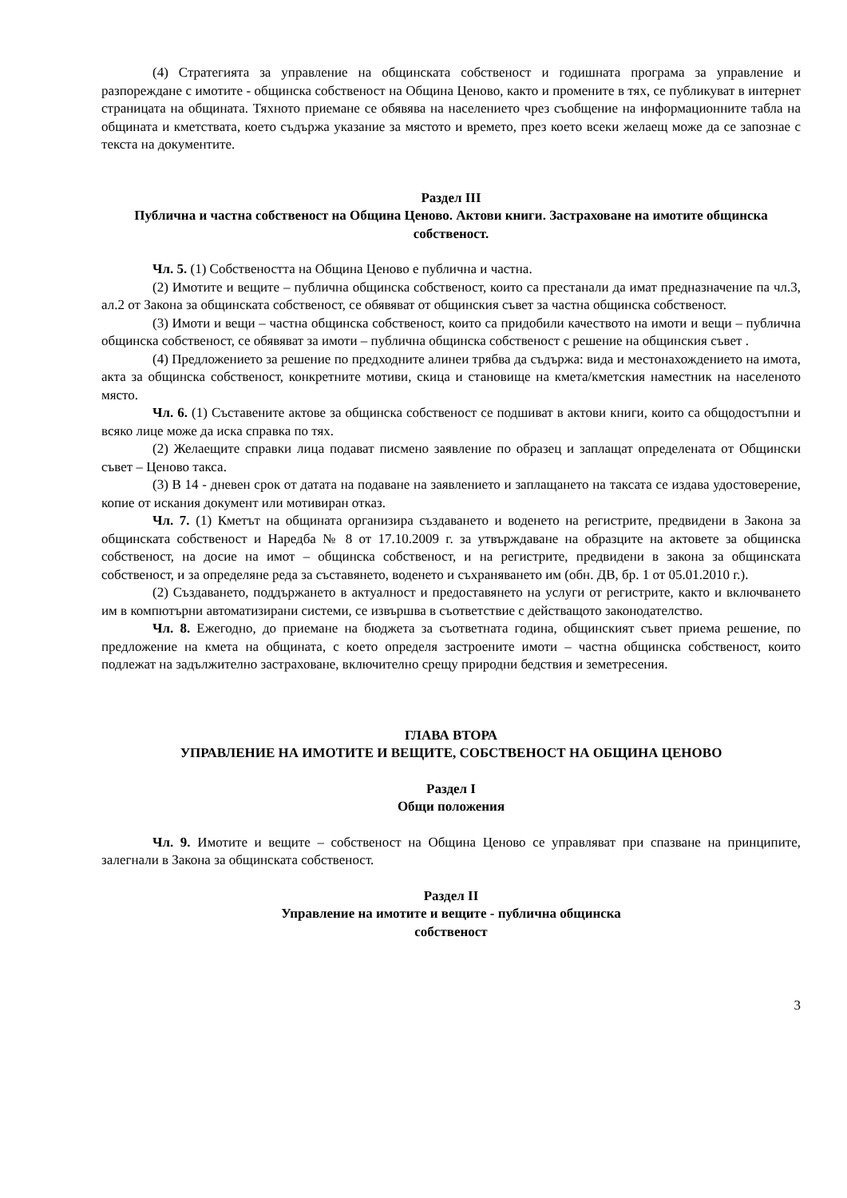(4) Стратегията за управление на общинската собственост и годишната програма за управление и разпореждане с имотите - общинска собственост на Община Ценово, както и промените в тях, се публикуват в интернет страницата на общината. Тяхното приемане се обявява на населението чрез съобщение на информационните табла на общината и кметствата, което съдържа указание за мястото и времето, през което всеки желаещ може да се запознае с текста на документите.
Раздел III
Публична и частна собственост на Община Ценово. Актови книги. Застраховане на имотите общинска собственост.
Чл. 5. (1) Собствеността на Община Ценово е публична и частна.
(2) Имотите и вещите – публична общинска собственост, които са престанали да имат предназначение па чл.3, ал.2 от Закона за общинската собственост, се обявяват от общинския съвет за частна общинска собственост.
(3) Имоти и вещи – частна общинска собственост, които са придобили качеството на имоти и вещи – публична общинска собственост, се обявяват за имоти – публична общинска собственост с решение на общинския съвет .
(4) Предложението за решение по предходните алинеи трябва да съдържа: вида и местонахождението на имота, акта за общинска собственост, конкретните мотиви, скица и становище на кмета/кметския наместник на населеното място.
Чл. 6. (1) Съставените актове за общинска собственост се подшиват в актови книги, които са общодостъпни и всяко лице може да иска справка по тях.
(2) Желаещите справки лица подават писмено заявление по образец и заплащат определената от Общински съвет – Ценово такса.
(3) В 14 - дневен срок от датата на подаване на заявлението и заплащането на таксата се издава удостоверение, копие от искания документ или мотивиран отказ.
Чл. 7. (1) Кметът на общината организира създаването и воденето на регистрите, предвидени в Закона за общинската собственост и Наредба № 8 от 17.10.2009 г. за утвърждаване на образците на актовете за общинска собственост, на досие на имот – общинска собственост, и на регистрите, предвидени в закона за общинската собственост, и за определяне реда за съставянето, воденето и съхраняването им (обн. ДВ, бр. 1 от 05.01.2010 г.).
(2) Създаването, поддържането в актуалност и предоставянето на услуги от регистрите, както и включването им в компютърни автоматизирани системи, се извършва в съответствие с действащото законодателство.
Чл. 8. Ежегодно, до приемане на бюджета за съответната година, общинският съвет приема решение, по предложение на кмета на общината, с което определя застроените имоти – частна общинска собственост, които подлежат на задължително застраховане, включително срещу природни бедствия и земетресения.
ГЛАВА ВТОРА
УПРАВЛЕНИЕ НА ИМОТИТЕ И ВЕЩИТЕ, СОБСТВЕНОСТ НА ОБЩИНА ЦЕНОВО
Раздел I
Общи положения
Чл. 9. Имотите и вещите – собственост на Община Ценово се управляват при спазване на принципите, залегнали в Закона за общинската собственост.
Раздел II
Управление на имотите и вещите - публична общинска
собственост
3